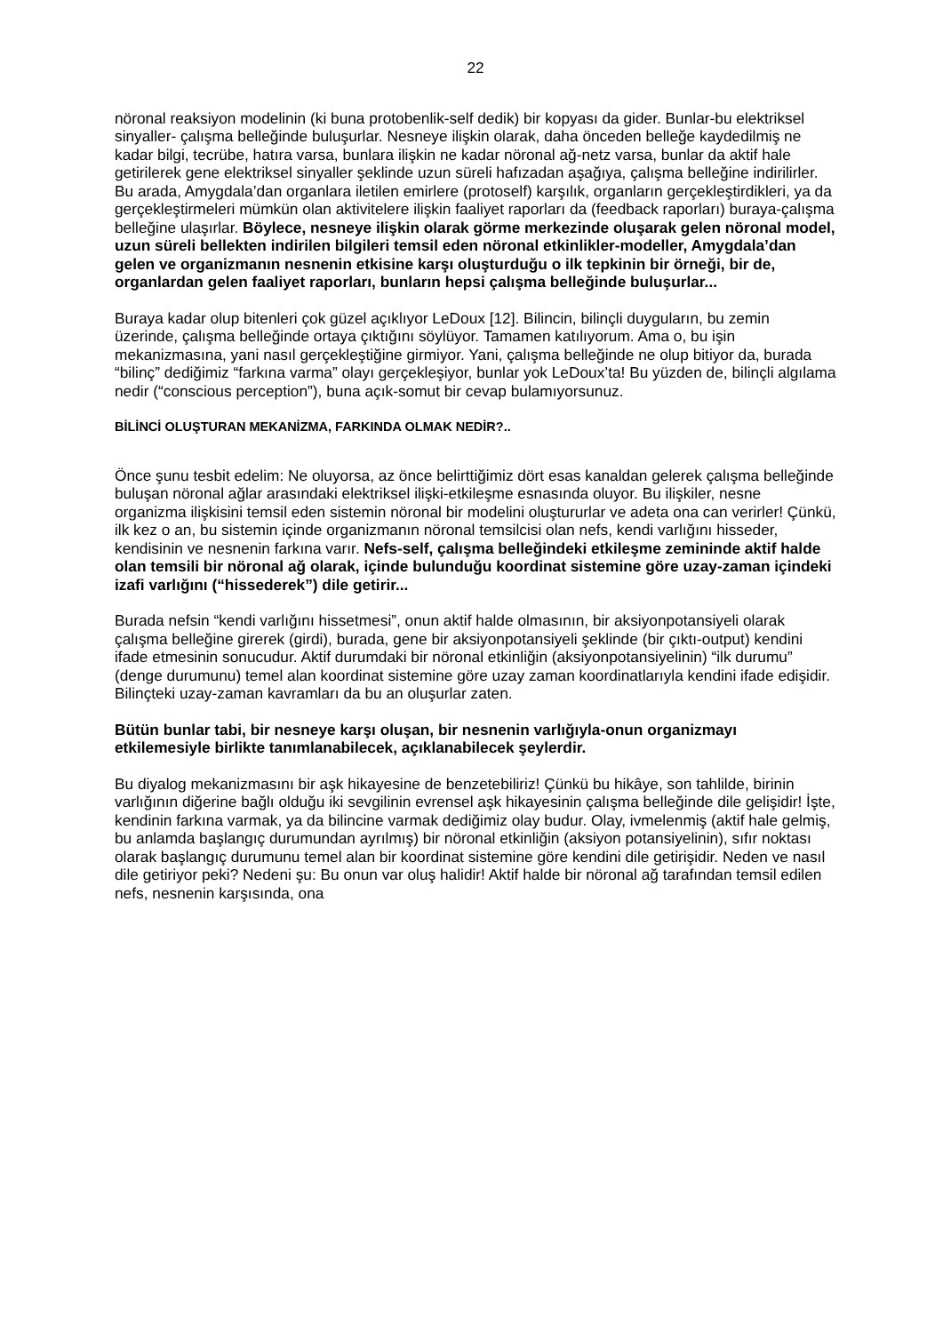22
nöronal reaksiyon modelinin (ki buna protobenlik-self dedik) bir kopyası da gider. Bunlar-bu elektriksel sinyaller- çalışma belleğinde buluşurlar. Nesneye ilişkin olarak, daha önceden belleğe kaydedilmiş ne kadar bilgi, tecrübe, hatıra varsa, bunlara ilişkin ne kadar nöronal ağ-netz varsa, bunlar da aktif hale getirilerek gene elektriksel sinyaller şeklinde uzun süreli hafızadan aşağıya, çalışma belleğine indirilirler. Bu arada, Amygdala’dan organlara iletilen emirlere (protoself) karşılık, organların gerçekleştirdikleri, ya da gerçekleştirmeleri mümkün olan aktivitelere ilişkin faaliyet raporları da (feedback raporları) buraya-çalışma belleğine ulaşırlar. Böylece, nesneye ilişkin olarak görme merkezinde oluşarak gelen nöronal model, uzun süreli bellekten indirilen bilgileri temsil eden nöronal etkinlikler-modeller, Amygdala’dan gelen ve organizmanın nesnenin etkisine karşı oluşturduğu o ilk tepkinin bir örneği, bir de, organlardan gelen faaliyet raporları, bunların hepsi çalışma belleğinde buluşurlar...
Buraya kadar olup bitenleri çok güzel açıklıyor LeDoux [12]. Bilincin, bilinçli duyguların, bu zemin üzerinde, çalışma belleğinde ortaya çıktığını söylüyor. Tamamen katılıyorum. Ama o, bu işin mekanizmasına, yani nasıl gerçekleştiğine girmiyor. Yani, çalışma belleğinde ne olup bitiyor da, burada “bilinç” dediğimiz “farkına varma” olayı gerçekleşiyor, bunlar yok LeDoux’ta! Bu yüzden de, bilinçli algılama nedir (“conscious perception”), buna açık-somut bir cevap bulamıyorsunuz.
BİLİNCİ OLUŞTURAN MEKANİZMA, FARKINDA OLMAK NEDİR?..
Önce şunu tesbit edelim: Ne oluyorsa, az önce belirttiğimiz dört esas kanaldan gelerek çalışma belleğinde buluşan nöronal ağlar arasındaki elektriksel ilişki-etkileşme esnasında oluyor. Bu ilişkiler, nesne organizma ilişkisini temsil eden sistemin nöronal bir modelini oluştururlar ve adeta ona can verirler! Çünkü, ilk kez o an, bu sistemin içinde organizmanın nöronal temsilcisi olan nefs, kendi varlığını hisseder, kendisinin ve nesnenin farkına varır. Nefs-self, çalışma belleğindeki etkileşme zemininde aktif halde olan temsili bir nöronal ağ olarak, içinde bulunduğu koordinat sistemine göre uzay-zaman içindeki izafi varlığını (“hissederek”) dile getirir...
Burada nefsin “kendi varlığını hissetmesi”, onun aktif halde olmasının, bir aksiyonpotansiyeli olarak çalışma belleğine girerek (girdi), burada, gene bir aksiyonpotansiyeli şeklinde (bir çıktı-output) kendini ifade etmesinin sonucudur. Aktif durumdaki bir nöronal etkinliğin (aksiyonpotansiyelinin) “ilk durumu” (denge durumunu) temel alan koordinat sistemine göre uzay zaman koordinatlarıyla kendini ifade edişidir. Bilinçteki uzay-zaman kavramları da bu an oluşurlar zaten.
Bütün bunlar tabi, bir nesneye karşı oluşan, bir nesnenin varlığıyla-onun organizmayı etkilemesiyle birlikte tanımlanabilecek, açıklanabilecek şeylerdir.
Bu diyalog mekanizmasını bir aşk hikayesine de benzetebiliriz! Çünkü bu hikâye, son tahlilde, birinin varlığının diğerine bağlı olduğu iki sevgilinin evrensel aşk hikayesinin çalışma belleğinde dile gelişidir! İşte, kendinin farkına varmak, ya da bilincine varmak dediğimiz olay budur. Olay, ivmelenmiş (aktif hale gelmiş, bu anlamda başlangıç durumundan ayrılmış) bir nöronal etkinliğin (aksiyon potansiyelinin), sıfır noktası olarak başlangıç durumunu temel alan bir koordinat sistemine göre kendini dile getirişidir. Neden ve nasıl dile getiriyor peki? Nedeni şu: Bu onun var oluş halidir! Aktif halde bir nöronal ağ tarafından temsil edilen nefs, nesnenin karşısında, ona